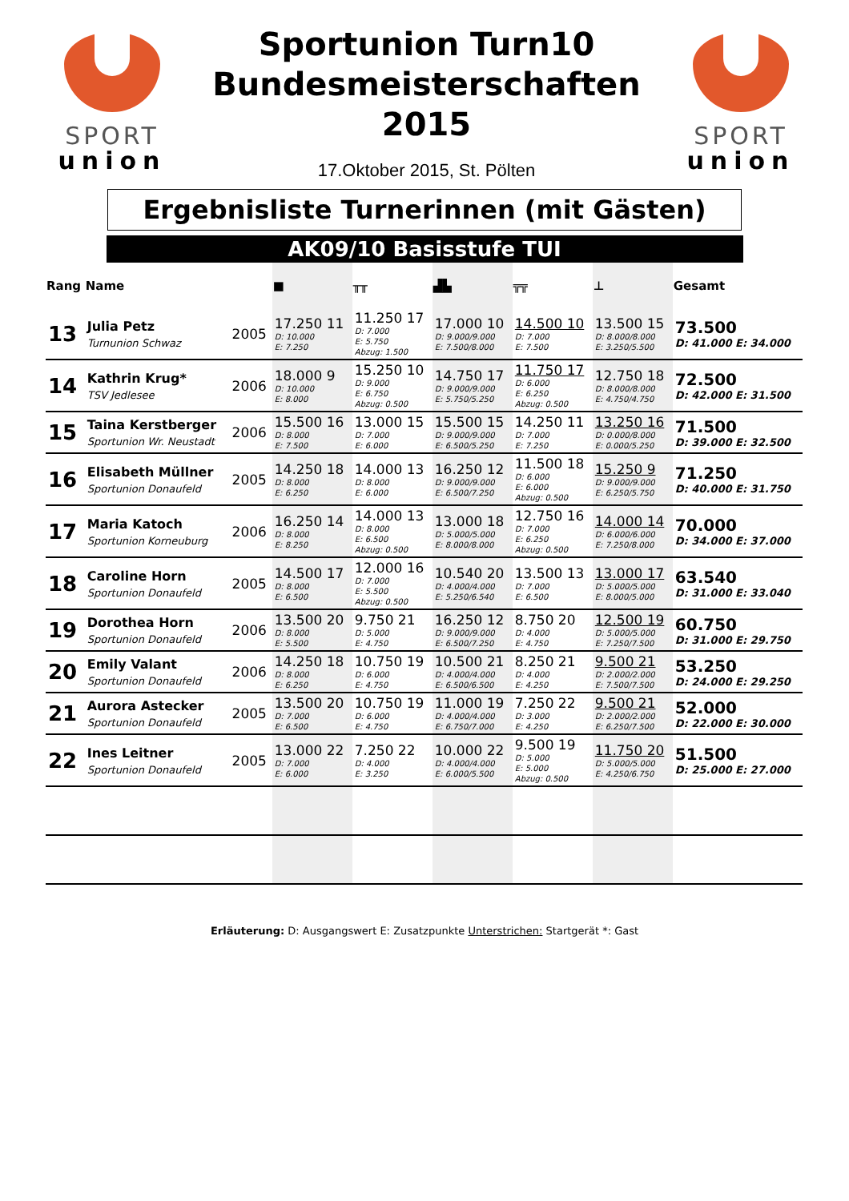SPORT
union
Sportunion Turn10
Bundesmeisterschaften
2015
17.Oktober 2015, St. Pölten
SPORT
union
Ergebnisliste Turnerinnen (mit Gästen)
AK09/10 Basisstufe TUI
| Rang | Name | | ■ | ╥╥ | ▟▙ | ╦╦ | ⊥ | Gesamt |
| --- | --- | --- | --- | --- | --- | --- | --- | --- |
| 13 | Julia Petz Turnunion Schwaz | 2005 | 17.250 11 D: 10.000 E: 7.250 | 11.250 17 D: 7.000 E: 5.750 Abzug: 1.500 | 17.000 10 D: 9.000/9.000 E: 7.500/8.000 | 14.500 10 D: 7.000 E: 7.500 | 13.500 15 D: 8.000/8.000 E: 3.250/5.500 | 73.500 D: 41.000 E: 34.000 |
| 14 | Kathrin Krug* TSV Jedlesee | 2006 | 18.000 9 D: 10.000 E: 8.000 | 15.250 10 D: 9.000 E: 6.750 Abzug: 0.500 | 14.750 17 D: 9.000/9.000 E: 5.750/5.250 | 11.750 17 D: 6.000 E: 6.250 Abzug: 0.500 | 12.750 18 D: 8.000/8.000 E: 4.750/4.750 | 72.500 D: 42.000 E: 31.500 |
| 15 | Taina Kerstberger Sportunion Wr. Neustadt | 2006 | 15.500 16 D: 8.000 E: 7.500 | 13.000 15 D: 7.000 E: 6.000 | 15.500 15 D: 9.000/9.000 E: 6.500/5.250 | 14.250 11 D: 7.000 E: 7.250 | 13.250 16 D: 0.000/8.000 E: 0.000/5.250 | 71.500 D: 39.000 E: 32.500 |
| 16 | Elisabeth Müllner Sportunion Donaufeld | 2005 | 14.250 18 D: 8.000 E: 6.250 | 14.000 13 D: 8.000 E: 6.000 | 16.250 12 D: 9.000/9.000 E: 6.500/7.250 | 11.500 18 D: 6.000 E: 6.000 Abzug: 0.500 | 15.250 9 D: 9.000/9.000 E: 6.250/5.750 | 71.250 D: 40.000 E: 31.750 |
| 17 | Maria Katoch Sportunion Korneuburg | 2006 | 16.250 14 D: 8.000 E: 8.250 | 14.000 13 D: 8.000 E: 6.500 Abzug: 0.500 | 13.000 18 D: 5.000/5.000 E: 8.000/8.000 | 12.750 16 D: 7.000 E: 6.250 Abzug: 0.500 | 14.000 14 D: 6.000/6.000 E: 7.250/8.000 | 70.000 D: 34.000 E: 37.000 |
| 18 | Caroline Horn Sportunion Donaufeld | 2005 | 14.500 17 D: 8.000 E: 6.500 | 12.000 16 D: 7.000 E: 5.500 Abzug: 0.500 | 10.540 20 D: 4.000/4.000 E: 5.250/6.540 | 13.500 13 D: 7.000 E: 6.500 | 13.000 17 D: 5.000/5.000 E: 8.000/5.000 | 63.540 D: 31.000 E: 33.040 |
| 19 | Dorothea Horn Sportunion Donaufeld | 2006 | 13.500 20 D: 8.000 E: 5.500 | 9.750 21 D: 5.000 E: 4.750 | 16.250 12 D: 9.000/9.000 E: 6.500/7.250 | 8.750 20 D: 4.000 E: 4.750 | 12.500 19 D: 5.000/5.000 E: 7.250/7.500 | 60.750 D: 31.000 E: 29.750 |
| 20 | Emily Valant Sportunion Donaufeld | 2006 | 14.250 18 D: 8.000 E: 6.250 | 10.750 19 D: 6.000 E: 4.750 | 10.500 21 D: 4.000/4.000 E: 6.500/6.500 | 8.250 21 D: 4.000 E: 4.250 | 9.500 21 D: 2.000/2.000 E: 7.500/7.500 | 53.250 D: 24.000 E: 29.250 |
| 21 | Aurora Astecker Sportunion Donaufeld | 2005 | 13.500 20 D: 7.000 E: 6.500 | 10.750 19 D: 6.000 E: 4.750 | 11.000 19 D: 4.000/4.000 E: 6.750/7.000 | 7.250 22 D: 3.000 E: 4.250 | 9.500 21 D: 2.000/2.000 E: 6.250/7.500 | 52.000 D: 22.000 E: 30.000 |
| 22 | Ines Leitner Sportunion Donaufeld | 2005 | 13.000 22 D: 7.000 E: 6.000 | 7.250 22 D: 4.000 E: 3.250 | 10.000 22 D: 4.000/4.000 E: 6.000/5.500 | 9.500 19 D: 5.000 E: 5.000 Abzug: 0.500 | 11.750 20 D: 5.000/5.000 E: 4.250/6.750 | 51.500 D: 25.000 E: 27.000 |
Erläuterung: D: Ausgangswert E: Zusatzpunkte Unterstrichen: Startgerät *: Gast